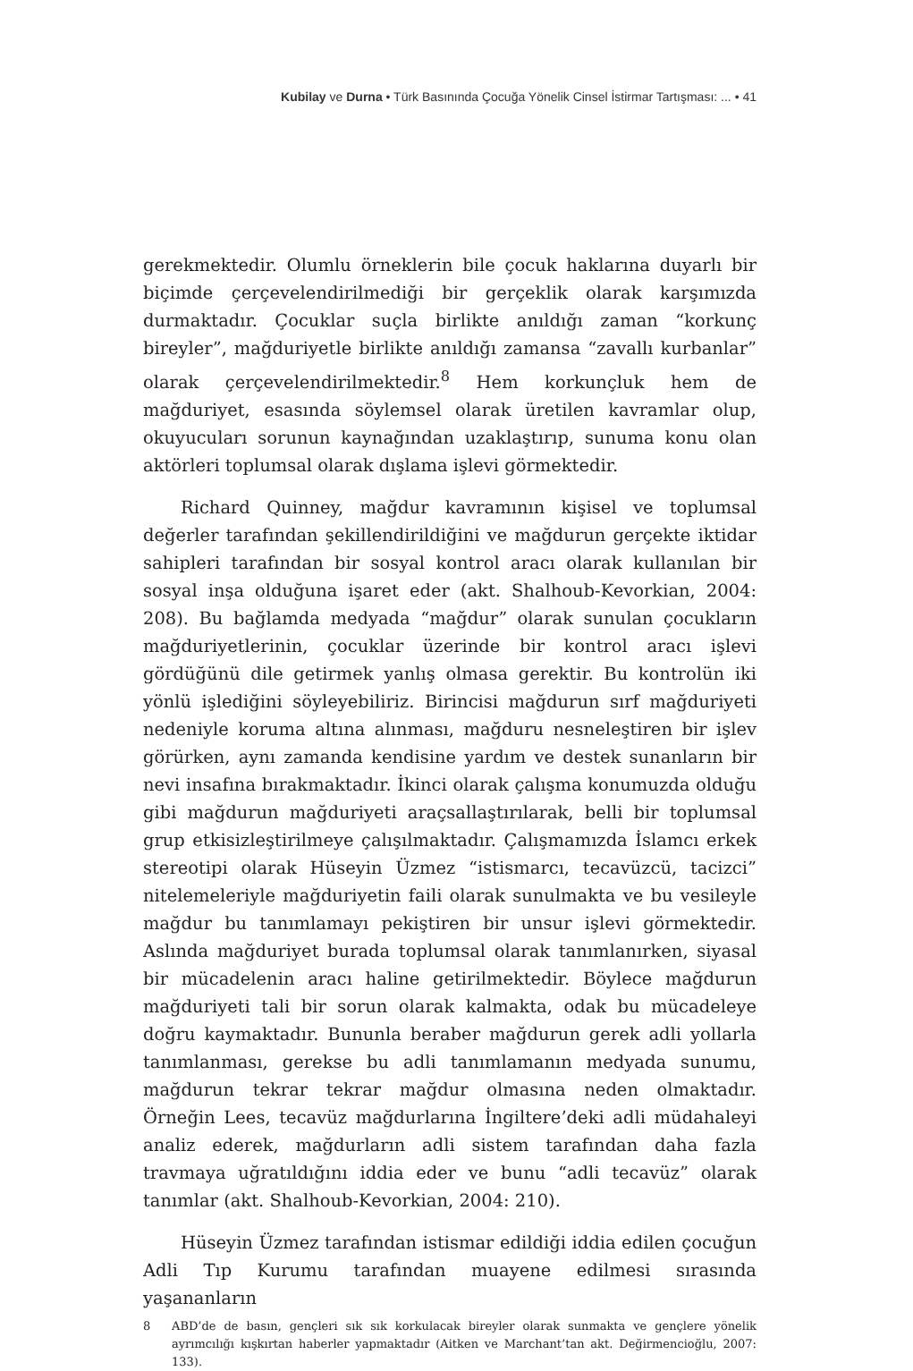Kubilay ve Durna • Türk Basınında Çocuğa Yönelik Cinsel İstirmar Tartışması: ... • 41
gerekmektedir. Olumlu örneklerin bile çocuk haklarına duyarlı bir biçim­de çerçevelendirilmediği bir gerçeklik olarak karşımızda durmaktadır. Çocuklar suçla birlikte anıldığı zaman “korkunç bireyler”, mağduriyetle birlikte anıldığı zamansa “zavallı kurbanlar” olarak çerçevelendirilmekte­dir.<sup>8</sup> Hem korkunçluk hem de mağduriyet, esasında söylemsel olarak üretilen kavramlar olup, okuyucuları sorunun kaynağından uzaklaştırıp, sunuma konu olan aktörleri toplumsal olarak dışlama işlevi görmektedir.
Richard Quinney, mağdur kavramının kişisel ve toplumsal değerler tarafından şekillendirildiğini ve mağdurun gerçekte iktidar sahipleri tara­fından bir sosyal kontrol aracı olarak kullanılan bir sosyal inşa olduğuna işaret eder (akt. Shalhoub-Kevorkian, 2004: 208). Bu bağlamda medyada “mağdur” olarak sunulan çocukların mağduriyetlerinin, çocuklar üzerin­de bir kontrol aracı işlevi gördüğünü dile getirmek yanlış olmasa gerektir. Bu kontrolün iki yönlü işlediğini söyleyebiliriz. Birincisi mağdurun sırf mağduriyeti nedeniyle koruma altına alınması, mağduru nesneleştiren bir işlev görürken, aynı zamanda kendisine yardım ve destek sunanların bir nevi insafına bırakmaktadır. İkinci olarak çalışma konumuzda olduğu gibi mağdurun mağduriyeti araçsallaştırılarak, belli bir toplumsal grup etki­sizleştirilmeye çalışılmaktadır. Çalışmamızda İslamcı erkek stereotipi olarak Hüseyin Üzmez “istismarcı, tecavüzcü, tacizci” nitelemeleriyle mağduriyetin faili olarak sunulmakta ve bu vesileyle mağdur bu tanımla­mayı pekiştiren bir unsur işlevi görmektedir. Aslında mağduriyet burada toplumsal olarak tanımlanırken, siyasal bir mücadelenin aracı haline geti­rilmektedir. Böylece mağdurun mağduriyeti tali bir sorun olarak kalmak­ta, odak bu mücadeleye doğru kaymaktadır. Bununla beraber mağdurun gerek adli yollarla tanımlanması, gerekse bu adli tanımlamanın medyada sunumu, mağdurun tekrar tekrar mağdur olmasına neden olmaktadır. Örneğin Lees, tecavüz mağdurlarına İngiltere’deki adli müdahaleyi analiz ederek, mağdurların adli sistem tarafından daha fazla travmaya uğratıldı­ğını iddia eder ve bunu “adli tecavüz” olarak tanımlar (akt. Shalhoub-Kevorkian, 2004: 210).
Hüseyin Üzmez tarafından istismar edildiği iddia edilen çocuğun Adli Tıp Kurumu tarafından muayene edilmesi sırasında yaşananların
8 ABD’de de basın, gençleri sık sık korkulacak bireyler olarak sunmakta ve gençlere yönelik ayrımcılığı kışkırtan haberler yapmaktadır (Aitken ve Marchant’tan akt. Değirmencioğlu, 2007: 133).